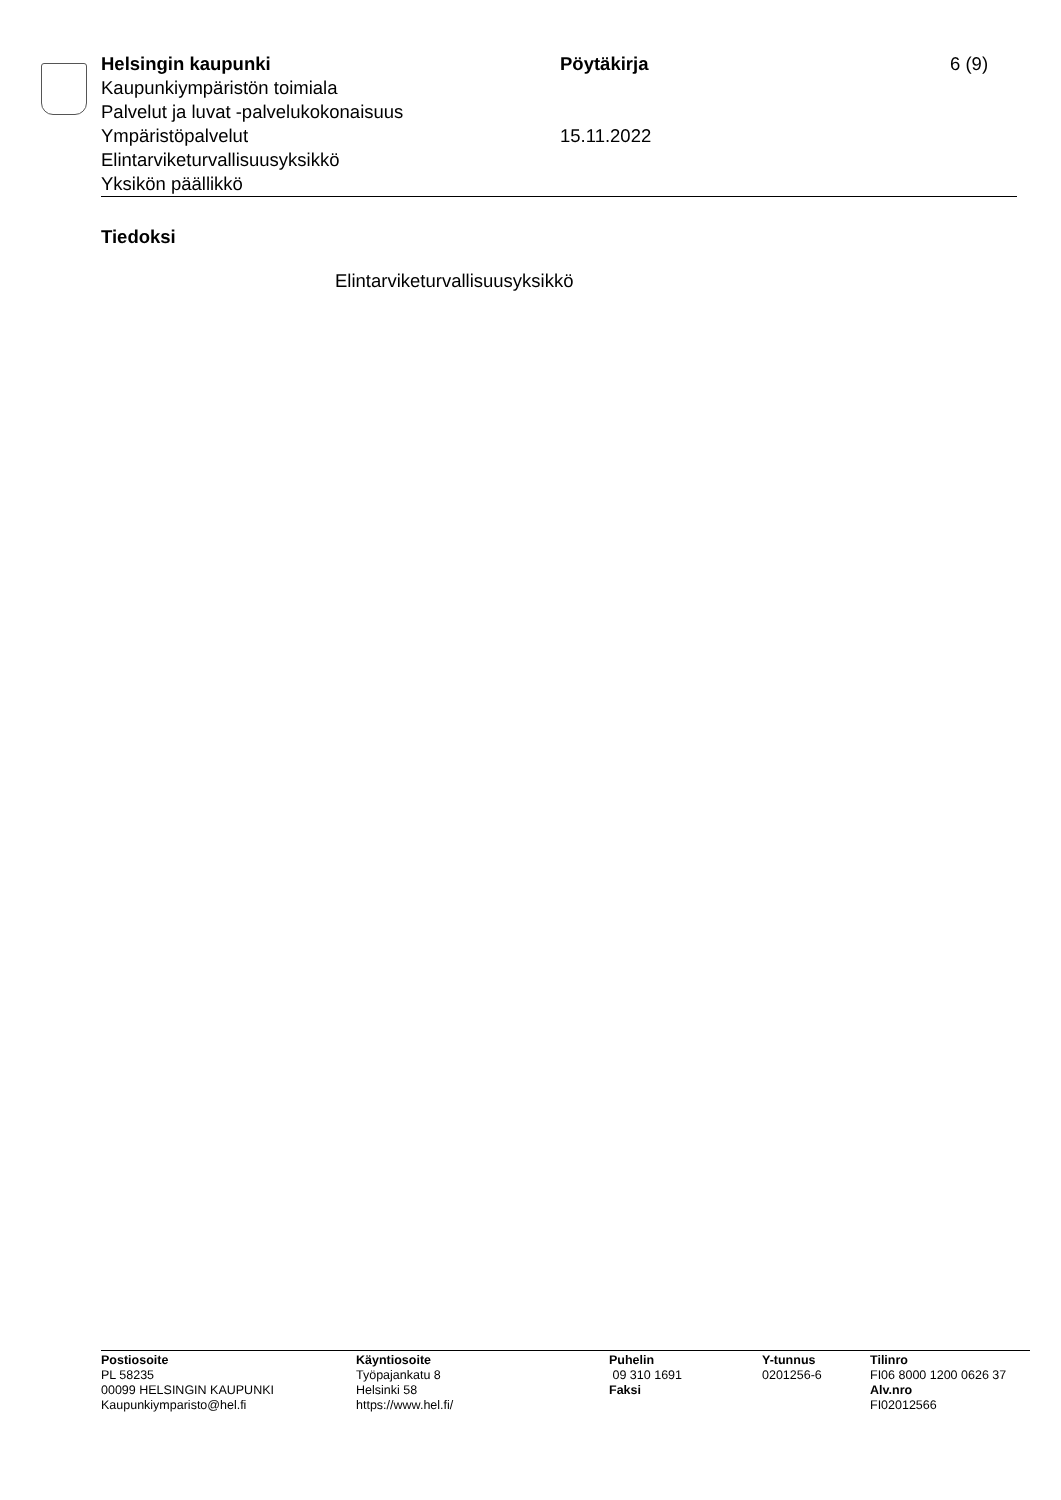Helsingin kaupunki Pöytäkirja 6 (9)
Kaupunkiympäristön toimiala
Palvelut ja luvat -palvelukokonaisuus
Ympäristöpalvelut 15.11.2022
Elintarviketurvallisuusyksikkö
Yksikön päällikkö
Tiedoksi
Elintarviketurvallisuusyksikkö
Postiosoite
PL 58235
00099 HELSINGIN KAUPUNKI
Kaupunkiymparisto@hel.fi
Käyntiosoite
Työpajankatu 8
Helsinki 58
https://www.hel.fi/
Puhelin
09 310 1691
Faksi
Y-tunnus
0201256-6
Tilinro
FI06 8000 1200 0626 37
Alv.nro
FI02012566